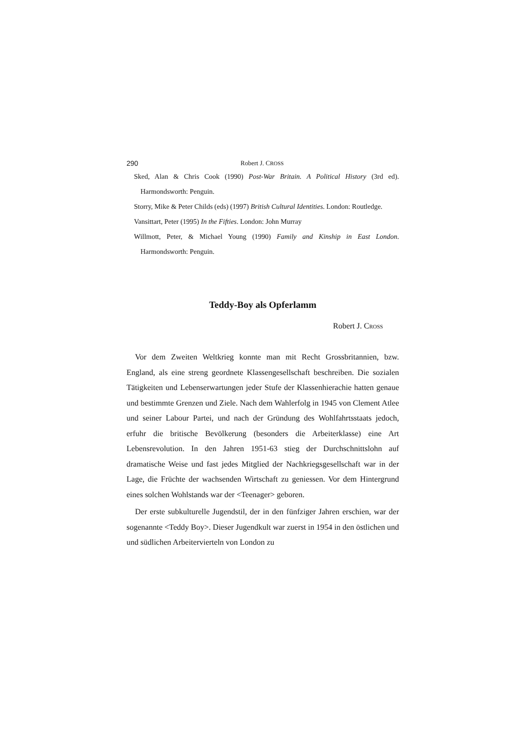290 Robert J. CROSS
Sked, Alan & Chris Cook (1990) Post-War Britain. A Political History (3rd ed). Harmondsworth: Penguin.
Storry, Mike & Peter Childs (eds) (1997) British Cultural Identities. London: Routledge.
Vansittart, Peter (1995) In the Fifties. London: John Murray
Willmott, Peter, & Michael Young (1990) Family and Kinship in East London. Harmondsworth: Penguin.
Teddy-Boy als Opferlamm
Robert J. CROSS
Vor dem Zweiten Weltkrieg konnte man mit Recht Grossbritannien, bzw. England, als eine streng geordnete Klassengesellschaft beschreiben. Die sozialen Tätigkeiten und Lebenserwartungen jeder Stufe der Klassenhierachie hatten genaue und bestimmte Grenzen und Ziele. Nach dem Wahlerfolg in 1945 von Clement Atlee und seiner Labour Partei, und nach der Gründung des Wohlfahrtsstaats jedoch, erfuhr die britische Bevölkerung (besonders die Arbeiterklasse) eine Art Lebensrevolution. In den Jahren 1951-63 stieg der Durchschnittslohn auf dramatische Weise und fast jedes Mitglied der Nachkriegsgesellschaft war in der Lage, die Früchte der wachsenden Wirtschaft zu geniessen. Vor dem Hintergrund eines solchen Wohlstands war der <Teenager> geboren.
Der erste subkulturelle Jugendstil, der in den fünfziger Jahren erschien, war der sogenannte <Teddy Boy>. Dieser Jugendkult war zuerst in 1954 in den östlichen und und südlichen Arbeitervierteln von London zu